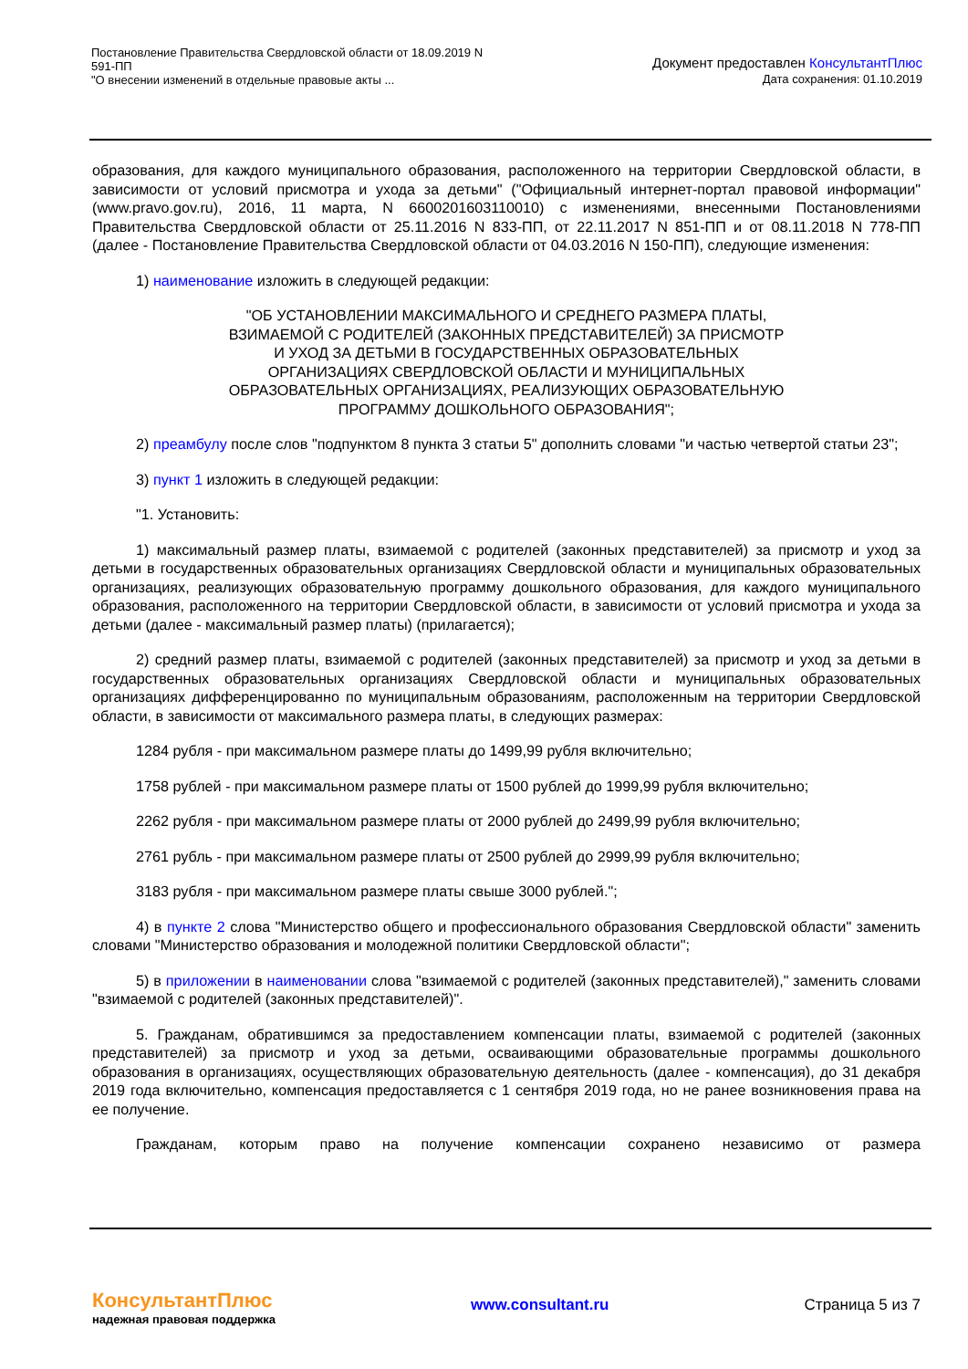Постановление Правительства Свердловской области от 18.09.2019 N
591-ПП
"О внесении изменений в отдельные правовые акты ...
Документ предоставлен КонсультантПлюс
Дата сохранения: 01.10.2019
образования, для каждого муниципального образования, расположенного на территории Свердловской области, в зависимости от условий присмотра и ухода за детьми" ("Официальный интернет-портал правовой информации" (www.pravo.gov.ru), 2016, 11 марта, N 6600201603110010) с изменениями, внесенными Постановлениями Правительства Свердловской области от 25.11.2016 N 833-ПП, от 22.11.2017 N 851-ПП и от 08.11.2018 N 778-ПП (далее - Постановление Правительства Свердловской области от 04.03.2016 N 150-ПП), следующие изменения:
1) наименование изложить в следующей редакции:
"ОБ УСТАНОВЛЕНИИ МАКСИМАЛЬНОГО И СРЕДНЕГО РАЗМЕРА ПЛАТЫ,
ВЗИМАЕМОЙ С РОДИТЕЛЕЙ (ЗАКОННЫХ ПРЕДСТАВИТЕЛЕЙ) ЗА ПРИСМОТР
И УХОД ЗА ДЕТЬМИ В ГОСУДАРСТВЕННЫХ ОБРАЗОВАТЕЛЬНЫХ
ОРГАНИЗАЦИЯХ СВЕРДЛОВСКОЙ ОБЛАСТИ И МУНИЦИПАЛЬНЫХ
ОБРАЗОВАТЕЛЬНЫХ ОРГАНИЗАЦИЯХ, РЕАЛИЗУЮЩИХ ОБРАЗОВАТЕЛЬНУЮ
ПРОГРАММУ ДОШКОЛЬНОГО ОБРАЗОВАНИЯ";
2) преамбулу после слов "подпунктом 8 пункта 3 статьи 5" дополнить словами "и частью четвертой статьи 23";
3) пункт 1 изложить в следующей редакции:
"1. Установить:
1) максимальный размер платы, взимаемой с родителей (законных представителей) за присмотр и уход за детьми в государственных образовательных организациях Свердловской области и муниципальных образовательных организациях, реализующих образовательную программу дошкольного образования, для каждого муниципального образования, расположенного на территории Свердловской области, в зависимости от условий присмотра и ухода за детьми (далее - максимальный размер платы) (прилагается);
2) средний размер платы, взимаемой с родителей (законных представителей) за присмотр и уход за детьми в государственных образовательных организациях Свердловской области и муниципальных образовательных организациях дифференцированно по муниципальным образованиям, расположенным на территории Свердловской области, в зависимости от максимального размера платы, в следующих размерах:
1284 рубля - при максимальном размере платы до 1499,99 рубля включительно;
1758 рублей - при максимальном размере платы от 1500 рублей до 1999,99 рубля включительно;
2262 рубля - при максимальном размере платы от 2000 рублей до 2499,99 рубля включительно;
2761 рубль - при максимальном размере платы от 2500 рублей до 2999,99 рубля включительно;
3183 рубля - при максимальном размере платы свыше 3000 рублей.";
4) в пункте 2 слова "Министерство общего и профессионального образования Свердловской области" заменить словами "Министерство образования и молодежной политики Свердловской области";
5) в приложении в наименовании слова "взимаемой с родителей (законных представителей)," заменить словами "взимаемой с родителей (законных представителей)".
5. Гражданам, обратившимся за предоставлением компенсации платы, взимаемой с родителей (законных представителей) за присмотр и уход за детьми, осваивающими образовательные программы дошкольного образования в организациях, осуществляющих образовательную деятельность (далее - компенсация), до 31 декабря 2019 года включительно, компенсация предоставляется с 1 сентября 2019 года, но не ранее возникновения права на ее получение.
Гражданам, которым право на получение компенсации сохранено независимо от размера
КонсультантПлюс
надежная правовая поддержка
www.consultant.ru Страница 5 из 7